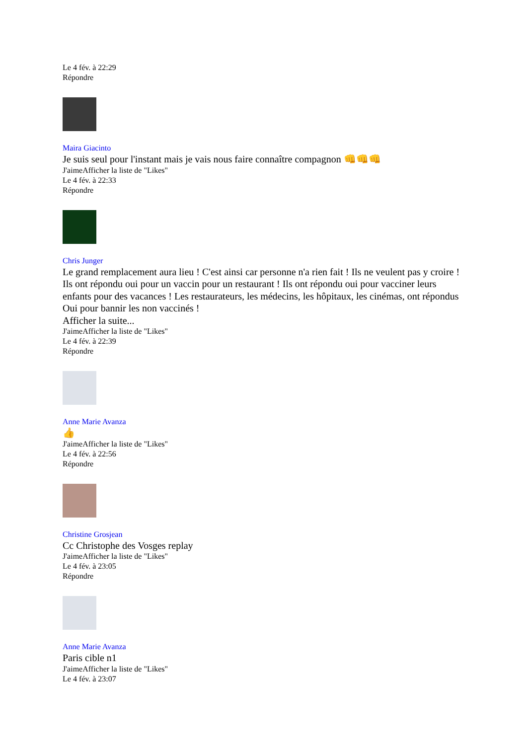Le 4 fév. à 22:29
Répondre
Maira Giacinto
Je suis seul pour l'instant mais je vais nous faire connaître compagnon 👊👊👊
J'aimeAfficher la liste de "Likes"
Le 4 fév. à 22:33
Répondre
Chris Junger
Le grand remplacement aura lieu ! C'est ainsi car personne n'a rien fait ! Ils ne veulent pas y croire ! Ils ont répondu oui pour un vaccin pour un restaurant ! Ils ont répondu oui pour vacciner leurs enfants pour des vacances ! Les restaurateurs, les médecins, les hôpitaux, les cinémas, ont répondus Oui pour bannir les non vaccinés !
Afficher la suite...
J'aimeAfficher la liste de "Likes"
Le 4 fév. à 22:39
Répondre
Anne Marie Avanza
👍
J'aimeAfficher la liste de "Likes"
Le 4 fév. à 22:56
Répondre
Christine Grosjean
Cc Christophe des Vosges replay
J'aimeAfficher la liste de "Likes"
Le 4 fév. à 23:05
Répondre
Anne Marie Avanza
Paris cible n1
J'aimeAfficher la liste de "Likes"
Le 4 fév. à 23:07